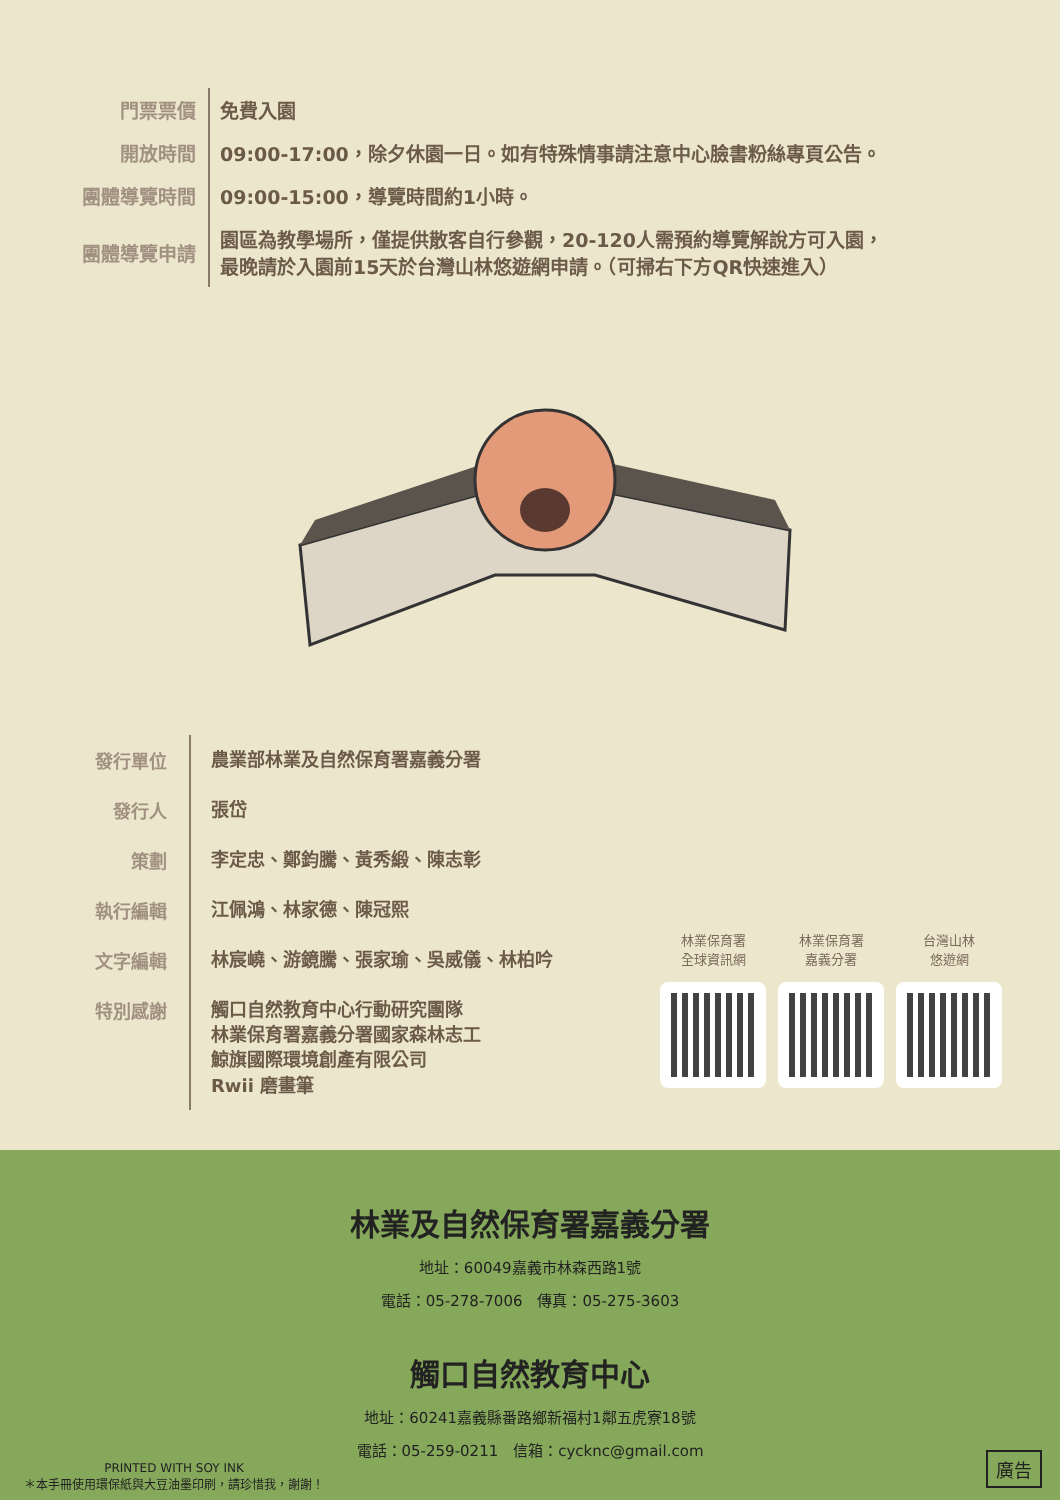| 門票票價 | 免費入園 |
| 開放時間 | 09:00-17:00，除夕休園一日。如有特殊情事請注意中心臉書粉絲專頁公告。 |
| 團體導覽時間 | 09:00-15:00，導覽時間約1小時。 |
| 團體導覽申請 | 園區為教學場所，僅提供散客自行參觀，20-120人需預約導覽解說方可入園， 最晚請於入園前15天於台灣山林悠遊網申請。（可掃右下方QR快速進入） |
| 發行單位 | 農業部林業及自然保育署嘉義分署 |
| 發行人 | 張岱 |
| 策劃 | 李定忠、鄭鈞騰、黃秀緞、陳志彰 |
| 執行編輯 | 江佩鴻、林家德、陳冠熙 |
| 文字編輯 | 林宸嶢、游鏡騰、張家瑜、吳威儀、林柏吟 |
| 特別感謝 | 觸口自然教育中心行動研究團隊 林業保育署嘉義分署國家森林志工 鯨旗國際環境創產有限公司 Rwii 磨畫筆 |
林業保育署
全球資訊網
林業保育署
嘉義分署
台灣山林
悠遊網
林業及自然保育署嘉義分署
地址：60049嘉義市林森西路1號
電話：05-278-7006　傳真：05-275-3603
觸口自然教育中心
地址：60241嘉義縣番路鄉新福村1鄰五虎寮18號
電話：05-259-0211　信箱：cycknc@gmail.com
PRINTED WITH SOY INK
＊本手冊使用環保紙與大豆油墨印刷，請珍惜我，謝謝！
廣告